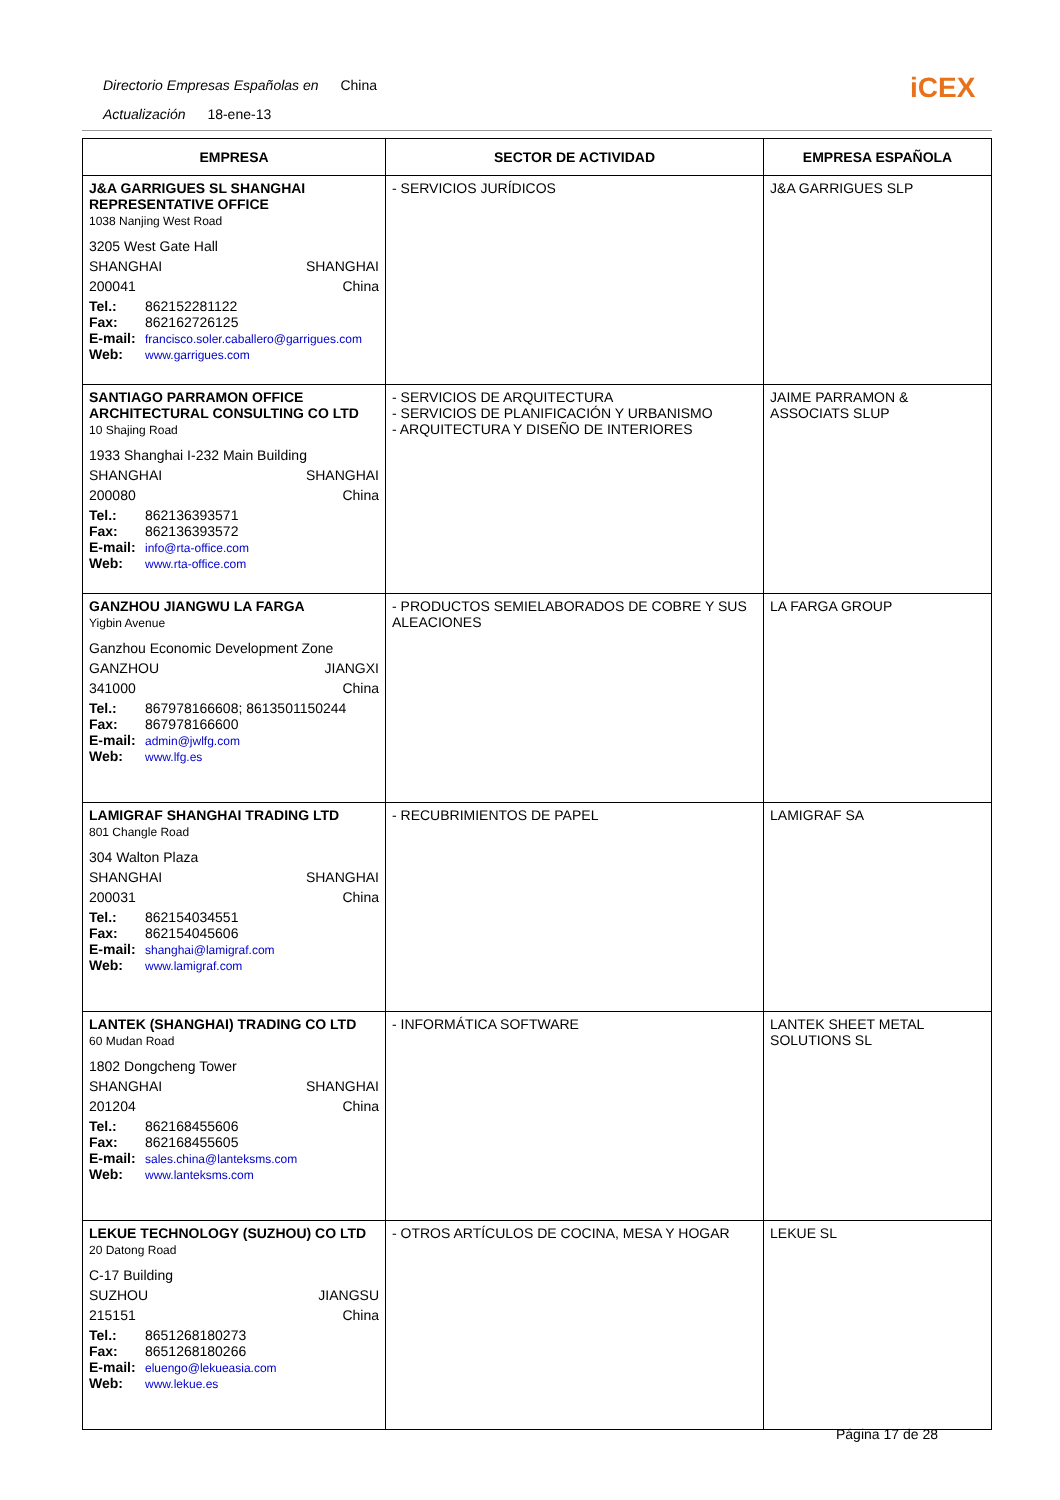Directorio Empresas Españolas en China
Actualización 18-ene-13
iCEX
| EMPRESA | SECTOR DE ACTIVIDAD | EMPRESA ESPAÑOLA |
| --- | --- | --- |
| J&A GARRIGUES SL SHANGHAI REPRESENTATIVE OFFICE 1038 Nanjing West Road 3205 West Gate Hall SHANGHAI SHANGHAI 200041 China Tel.: 862152281122 Fax: 862162726125 E-mail: francisco.soler.caballero@garrigues.com Web: www.garrigues.com | - SERVICIOS JURÍDICOS | J&A GARRIGUES SLP |
| SANTIAGO PARRAMON OFFICE ARCHITECTURAL CONSULTING CO LTD 10 Shajing Road 1933 Shanghai I-232 Main Building SHANGHAI SHANGHAI 200080 China Tel.: 862136393571 Fax: 862136393572 E-mail: info@rta-office.com Web: www.rta-office.com | - SERVICIOS DE ARQUITECTURA - SERVICIOS DE PLANIFICACIÓN Y URBANISMO - ARQUITECTURA Y DISEÑO DE INTERIORES | JAIME PARRAMON & ASSOCIATS SLUP |
| GANZHOU JIANGWU LA FARGA Yigbin Avenue Ganzhou Economic Development Zone GANZHOU JIANGXI 341000 China Tel.: 867978166608; 8613501150244 Fax: 867978166600 E-mail: admin@jwlfg.com Web: www.lfg.es | - PRODUCTOS SEMIELABORADOS DE COBRE Y SUS ALEACIONES | LA FARGA GROUP |
| LAMIGRAF SHANGHAI TRADING LTD 801 Changle Road 304 Walton Plaza SHANGHAI SHANGHAI 200031 China Tel.: 862154034551 Fax: 862154045606 E-mail: shanghai@lamigraf.com Web: www.lamigraf.com | - RECUBRIMIENTOS DE PAPEL | LAMIGRAF SA |
| LANTEK (SHANGHAI) TRADING CO LTD 60 Mudan Road 1802 Dongcheng Tower SHANGHAI SHANGHAI 201204 China Tel.: 862168455606 Fax: 862168455605 E-mail: sales.china@lanteksms.com Web: www.lanteksms.com | - INFORMÁTICA SOFTWARE | LANTEK SHEET METAL SOLUTIONS SL |
| LEKUE TECHNOLOGY (SUZHOU) CO LTD 20 Datong Road C-17 Building SUZHOU JIANGSU 215151 China Tel.: 8651268180273 Fax: 8651268180266 E-mail: eluengo@lekueasia.com Web: www.lekue.es | - OTROS ARTÍCULOS DE COCINA, MESA Y HOGAR | LEKUE SL |
Página 17 de 28